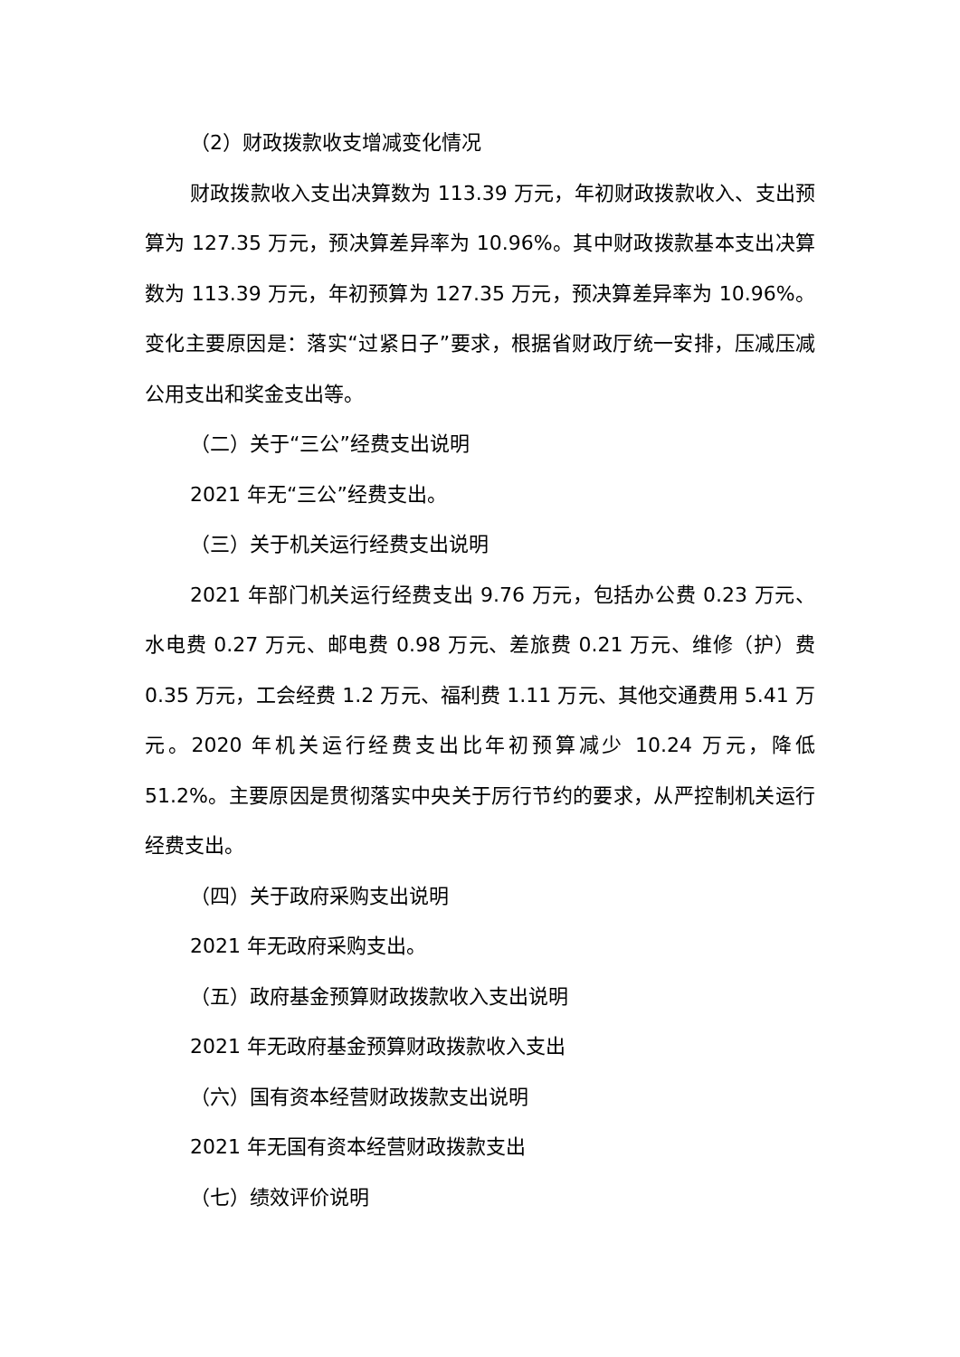（2）财政拨款收支增减变化情况
财政拨款收入支出决算数为 113.39 万元，年初财政拨款收入、支出预算为 127.35 万元，预决算差异率为 10.96%。其中财政拨款基本支出决算数为 113.39 万元，年初预算为 127.35 万元，预决算差异率为 10.96%。变化主要原因是：落实“过紧日子”要求，根据省财政厅统一安排，压减压减公用支出和奖金支出等。
（二）关于“三公”经费支出说明
2021 年无“三公”经费支出。
（三）关于机关运行经费支出说明
2021 年部门机关运行经费支出 9.76 万元，包括办公费 0.23 万元、水电费 0.27 万元、邮电费 0.98 万元、差旅费 0.21 万元、维修（护）费 0.35 万元，工会经费 1.2 万元、福利费 1.11 万元、其他交通费用 5.41 万元。2020 年机关运行经费支出比年初预算减少 10.24 万元，降低 51.2%。主要原因是贯彻落实中央关于厉行节约的要求，从严控制机关运行经费支出。
（四）关于政府采购支出说明
2021 年无政府采购支出。
（五）政府基金预算财政拨款收入支出说明
2021 年无政府基金预算财政拨款收入支出
（六）国有资本经营财政拨款支出说明
2021 年无国有资本经营财政拨款支出
（七）绩效评价说明